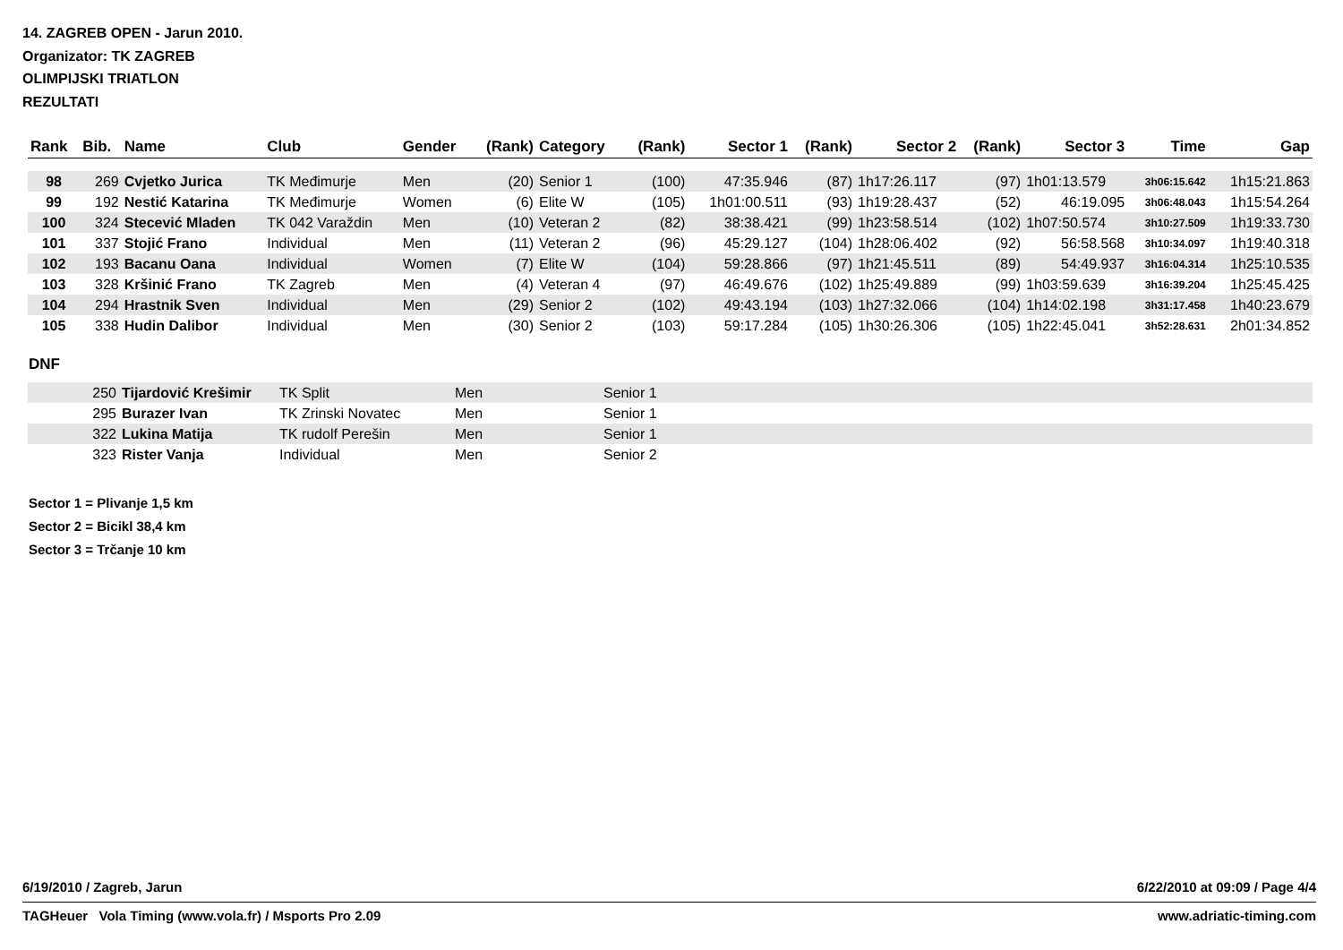14. ZAGREB OPEN - Jarun 2010.
Organizator: TK ZAGREB
OLIMPIJSKI TRIATLON
REZULTATI
| Rank | Bib. | Name | Club | Gender | (Rank) | Category | (Rank) | Sector 1 | (Rank) | Sector 2 | (Rank) | Sector 3 | Time | Gap |
| --- | --- | --- | --- | --- | --- | --- | --- | --- | --- | --- | --- | --- | --- | --- |
| 98 | 269 | Cvjetko Jurica | TK Međimurje | Men | (20) | Senior 1 | (100) | 47:35.946 | (87) | 1h17:26.117 | (97) | 1h01:13.579 | 3h06:15.642 | 1h15:21.863 |
| 99 | 192 | Nestić Katarina | TK Međimurje | Women | (6) | Elite W | (105) | 1h01:00.511 | (93) | 1h19:28.437 | (52) | 46:19.095 | 3h06:48.043 | 1h15:54.264 |
| 100 | 324 | Stecević Mladen | TK 042 Varaždin | Men | (10) | Veteran 2 | (82) | 38:38.421 | (99) | 1h23:58.514 | (102) | 1h07:50.574 | 3h10:27.509 | 1h19:33.730 |
| 101 | 337 | Stojić Frano | Individual | Men | (11) | Veteran 2 | (96) | 45:29.127 | (104) | 1h28:06.402 | (92) | 56:58.568 | 3h10:34.097 | 1h19:40.318 |
| 102 | 193 | Bacanu Oana | Individual | Women | (7) | Elite W | (104) | 59:28.866 | (97) | 1h21:45.511 | (89) | 54:49.937 | 3h16:04.314 | 1h25:10.535 |
| 103 | 328 | Kršinić Frano | TK Zagreb | Men | (4) | Veteran 4 | (97) | 46:49.676 | (102) | 1h25:49.889 | (99) | 1h03:59.639 | 3h16:39.204 | 1h25:45.425 |
| 104 | 294 | Hrastnik Sven | Individual | Men | (29) | Senior 2 | (102) | 49:43.194 | (103) | 1h27:32.066 | (104) | 1h14:02.198 | 3h31:17.458 | 1h40:23.679 |
| 105 | 338 | Hudin Dalibor | Individual | Men | (30) | Senior 2 | (103) | 59:17.284 | (105) | 1h30:26.306 | (105) | 1h22:45.041 | 3h52:28.631 | 2h01:34.852 |
DNF
| | 250 | Tijardović Krešimir | TK Split | Men | Senior 1 |
| | 295 | Burazer Ivan | TK Zrinski Novatec | Men | Senior 1 |
| | 322 | Lukina Matija | TK rudolf Perešin | Men | Senior 1 |
| | 323 | Rister Vanja | Individual | Men | Senior 2 |
Sector 1 = Plivanje 1,5 km
Sector 2 = Bicikl 38,4 km
Sector 3 = Trčanje 10 km
6/19/2010 / Zagreb, Jarun 6/22/2010 at 09:09 / Page 4/4
TAGHeuer Vola Timing (www.vola.fr) / Msports Pro 2.09 www.adriatic-timing.com